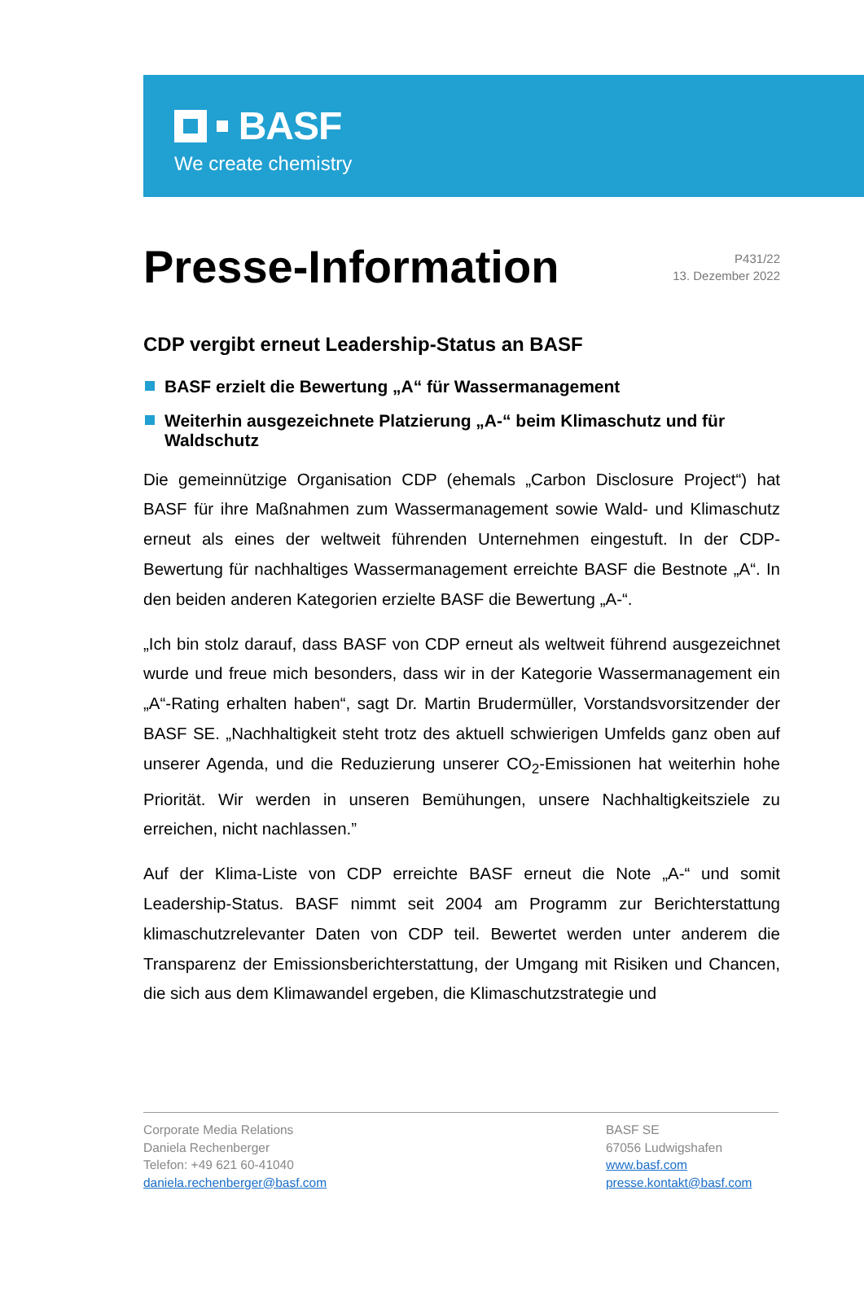BASF
We create chemistry
Presse-Information
P431/22
13. Dezember 2022
CDP vergibt erneut Leadership-Status an BASF
BASF erzielt die Bewertung „A“ für Wassermanagement
Weiterhin ausgezeichnete Platzierung „A-“ beim Klimaschutz und für Waldschutz
Die gemeinnützige Organisation CDP (ehemals „Carbon Disclosure Project“) hat BASF für ihre Maßnahmen zum Wassermanagement sowie Wald- und Klimaschutz erneut als eines der weltweit führenden Unternehmen eingestuft. In der CDP-Bewertung für nachhaltiges Wassermanagement erreichte BASF die Bestnote „A“. In den beiden anderen Kategorien erzielte BASF die Bewertung „A-“.
„Ich bin stolz darauf, dass BASF von CDP erneut als weltweit führend ausgezeichnet wurde und freue mich besonders, dass wir in der Kategorie Wassermanagement ein „A“-Rating erhalten haben“, sagt Dr. Martin Brudermüller, Vorstandsvorsitzender der BASF SE. „Nachhaltigkeit steht trotz des aktuell schwierigen Umfelds ganz oben auf unserer Agenda, und die Reduzierung unserer CO<sub>2</sub>-Emissionen hat weiterhin hohe Priorität. Wir werden in unseren Bemühungen, unsere Nachhaltigkeitsziele zu erreichen, nicht nachlassen.”
Auf der Klima-Liste von CDP erreichte BASF erneut die Note „A-“ und somit Leadership-Status. BASF nimmt seit 2004 am Programm zur Berichterstattung klimaschutzrelevanter Daten von CDP teil. Bewertet werden unter anderem die Transparenz der Emissionsberichterstattung, der Umgang mit Risiken und Chancen, die sich aus dem Klimawandel ergeben, die Klimaschutzstrategie und
Corporate Media Relations
Daniela Rechenberger
Telefon: +49 621 60-41040
daniela.rechenberger@basf.com
BASF SE
67056 Ludwigshafen
www.basf.com
presse.kontakt@basf.com